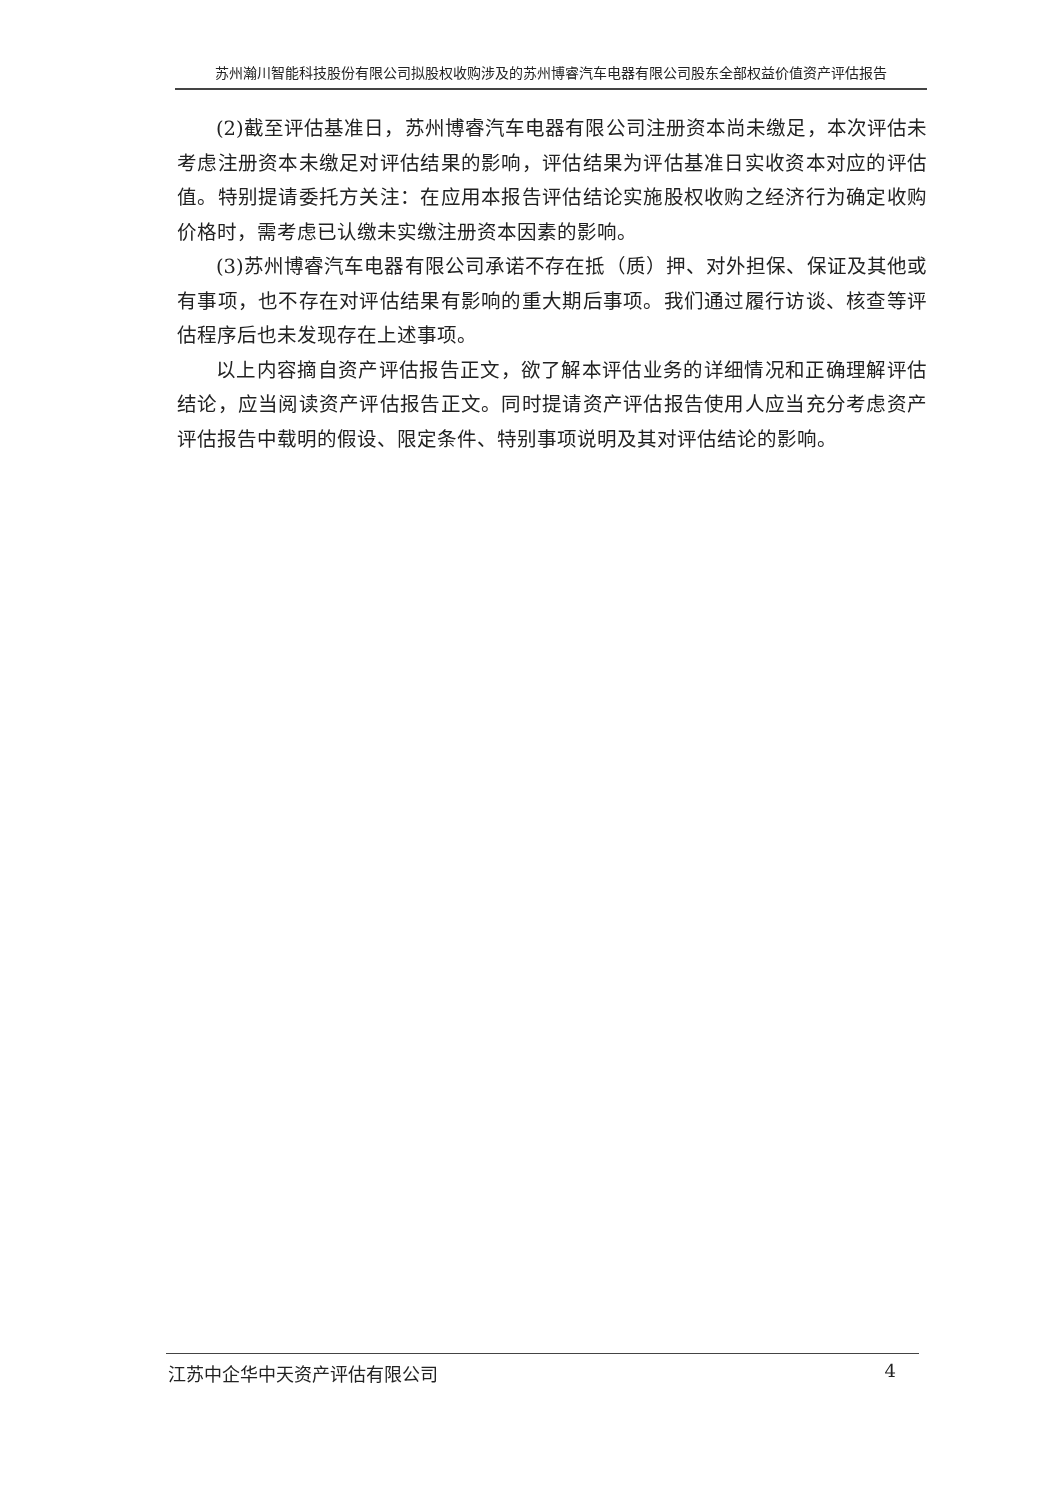苏州瀚川智能科技股份有限公司拟股权收购涉及的苏州博睿汽车电器有限公司股东全部权益价值资产评估报告
(2)截至评估基准日，苏州博睿汽车电器有限公司注册资本尚未缴足，本次评估未考虑注册资本未缴足对评估结果的影响，评估结果为评估基准日实收资本对应的评估值。特别提请委托方关注：在应用本报告评估结论实施股权收购之经济行为确定收购价格时，需考虑已认缴未实缴注册资本因素的影响。
(3)苏州博睿汽车电器有限公司承诺不存在抵（质）押、对外担保、保证及其他或有事项，也不存在对评估结果有影响的重大期后事项。我们通过履行访谈、核查等评估程序后也未发现存在上述事项。
以上内容摘自资产评估报告正文，欲了解本评估业务的详细情况和正确理解评估结论，应当阅读资产评估报告正文。同时提请资产评估报告使用人应当充分考虑资产评估报告中载明的假设、限定条件、特别事项说明及其对评估结论的影响。
江苏中企华中天资产评估有限公司 4